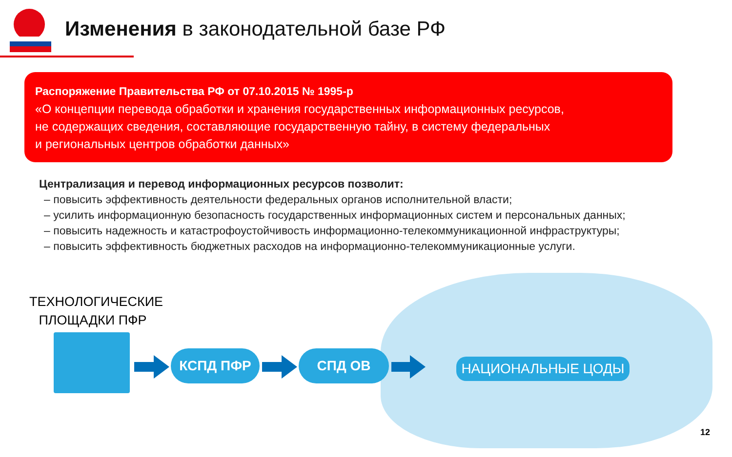Изменения в законодательной базе РФ
Распоряжение Правительства РФ от 07.10.2015 № 1995-р
«О концепции перевода обработки и хранения государственных информационных ресурсов,
не содержащих сведения, составляющие государственную тайну, в систему федеральных
и региональных центров обработки данных»
Централизация и перевод информационных ресурсов позволит:
– повысить эффективность деятельности федеральных органов исполнительной власти;
– усилить информационную безопасность государственных информационных систем и персональных данных;
– повысить надежность и катастрофоустойчивость информационно-телекоммуникационной инфраструктуры;
– повысить эффективность бюджетных расходов на информационно-телекоммуникационные услуги.
ТЕХНОЛОГИЧЕСКИЕ ПЛОЩАДКИ ПФР
КСПД ПФР СПД ОВ
НАЦИОНАЛЬНЫЕ ЦОДЫ
12